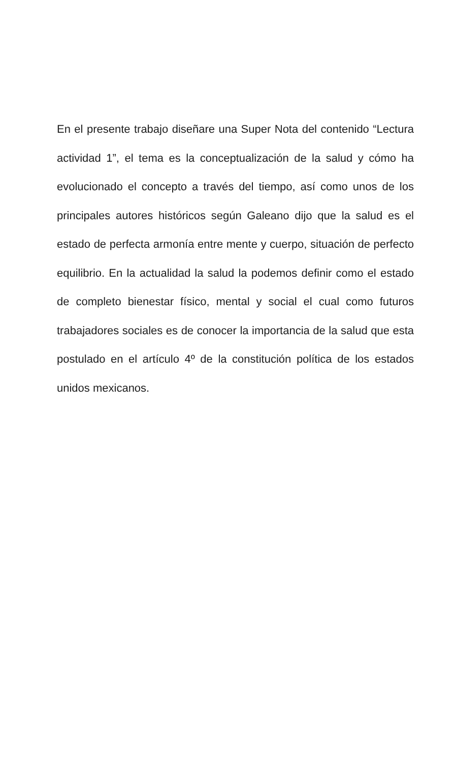En el presente trabajo diseñare una Super Nota del contenido “Lectura actividad 1”, el tema es la conceptualización de la salud y cómo ha evolucionado el concepto a través del tiempo, así como unos de los principales autores históricos según Galeano dijo que la salud es el estado de perfecta armonía entre mente y cuerpo, situación de perfecto equilibrio. En la actualidad la salud la podemos definir como el estado de completo bienestar físico, mental y social el cual como futuros trabajadores sociales es de conocer la importancia de la salud que esta postulado en el artículo 4º de la constitución política de los estados unidos mexicanos.